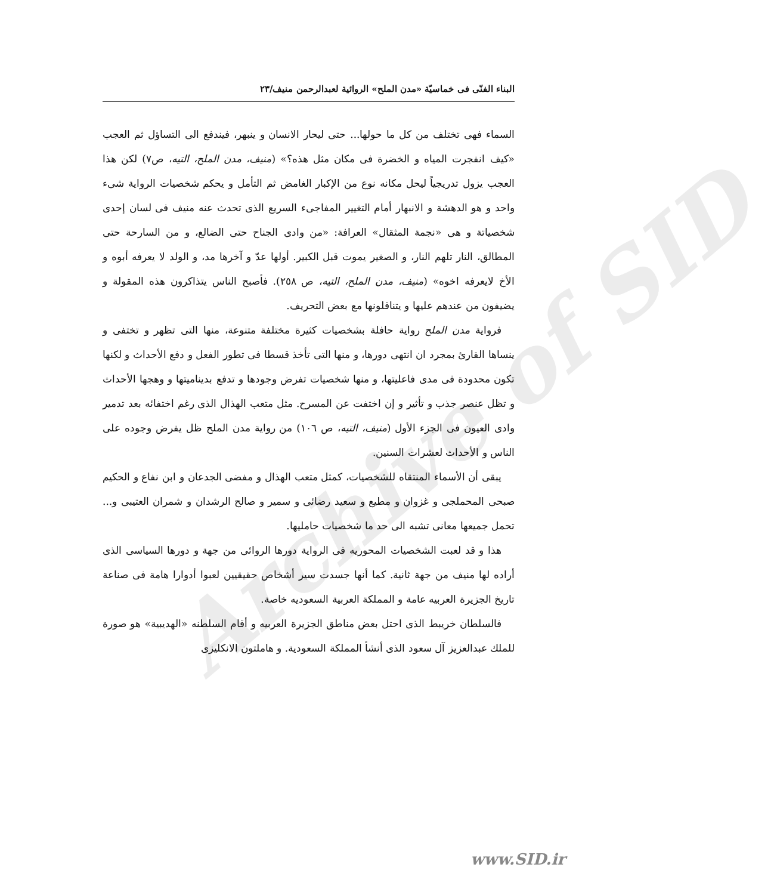Archive of SID
البناء الفنّى فى خماسيّة «مدن الملح» الروائية لعبدالرحمن منيف/٢٣
السماء فهى تختلف من كل ما حولها... حتى ليحار الانسان و ينبهر، فيندفع الى التساؤل ثم العجب «كيف انفجرت المياه و الخضرة فى مكان مثل هذه؟» (منيف، مدن الملح، التيه، ص٧) لكن هذا العجب يزول تدريجياً ليحل مكانه نوع من الإكبار الغامض ثم التأمل و يحكم شخصيات الرواية شىء واحد و هو الدهشة و الانبهار أمام التغيير المفاجىء السريع الذى تحدث عنه منيف فى لسان إحدى شخصياتة و هى «نجمة المثقال» العرافة: «من وادى الجناح حتى الضالع، و من السارحة حتى المطالق، النار تلهم النار، و الصغير يموت قبل الكبير. أولها عدّ و آخرها مد، و الولد لا يعرفه أبوه و الأخ لايعرفه اخوه» (منيف، مدن الملح، التيه، ص ٢٥٨). فأصبح الناس يتذاكرون هذه المقولة و يضيفون من عندهم عليها و يتناقلونها مع بعض التحريف.
فرواية مدن الملح رواية حافلة بشخصيات كثيرة مختلفة متنوعة، منها التى تظهر و تختفى و ينساها القارئ بمجرد ان انتهى دورها، و منها التى تأخذ قسطا فى تطور الفعل و دفع الأحداث و لكنها تكون محدودة فى مدى فاعليتها، و منها شخصيات تفرض وجودها و تدفع بديناميتها و وهجها الأحداث و تظل عنصر جذب و تأثير و إن اختفت عن المسرح. مثل متعب الهذال الذى رغم اختفائه بعد تدمير وادى العيون فى الجزء الأول (منيف، التيه، ص ١٠٦) من رواية مدن الملح ظل يفرض وجوده على الناس و الأحداث لعشرات السنين.
يبقى أن الأسماء المنتقاه للشخصيات، كمثل متعب الهذال و مفضى الجدعان و ابن نفاع و الحكيم صبحى المحملجى و غزوان و مطيع و سعيد رضائى و سمير و صالح الرشدان و شمران العتيبى و... تحمل جميعها معانى تشبه الى حد ما شخصيات حامليها.
هذا و قد لعبت الشخصيات المحوريه فى الرواية دورها الروائى من جهة و دورها السياسى الذى أراده لها منيف من جهة ثانية. كما أنها جسدت سير أشخاص حقيقيين لعبوا أدوارا هامة فى صناعة تاريخ الجزيرة العربيه عامة و المملكة العربية السعوديه خاصة.
فالسلطان خريبط الذى احتل بعض مناطق الجزيرة العربيه و أقام السلطنه «الهديبية» هو صورة للملك عبدالعزيز آل سعود الذى أنشأ المملكة السعودية. و هاملتون الانكليزى
www.SID.ir